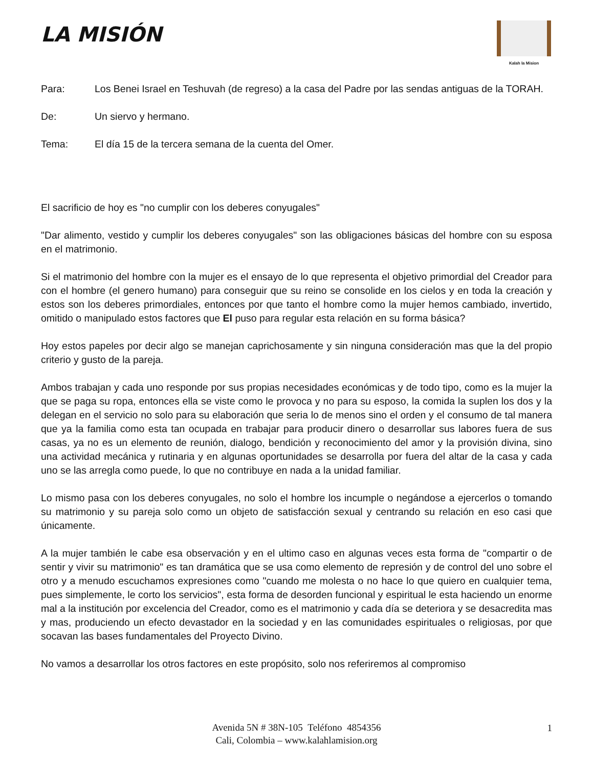LA MISIÓN
Kalah la Mision
Para: Los Benei Israel en Teshuvah (de regreso) a la casa del Padre por las sendas antiguas de la TORAH.
De: Un siervo y hermano.
Tema: El día 15 de la tercera semana de la cuenta del Omer.
El sacrificio de hoy es "no cumplir con los deberes conyugales"
"Dar alimento, vestido y cumplir los deberes conyugales" son las obligaciones básicas del hombre con su esposa en el matrimonio.
Si el matrimonio del hombre con la mujer es el ensayo de lo que representa el objetivo primordial del Creador para con el hombre (el genero humano) para conseguir que su reino se consolide en los cielos y en toda la creación y estos son los deberes primordiales, entonces por que tanto el hombre como la mujer hemos cambiado, invertido, omitido o manipulado estos factores que El puso para regular esta relación en su forma básica?
Hoy estos papeles por decir algo se manejan caprichosamente y sin ninguna consideración mas que la del propio criterio y gusto de la pareja.
Ambos trabajan y cada uno responde por sus propias necesidades económicas y de todo tipo, como es la mujer la que se paga su ropa, entonces ella se viste como le provoca y no para su esposo, la comida la suplen los dos y la delegan en el servicio no solo para su elaboración que seria lo de menos sino el orden y el consumo de tal manera que ya la familia como esta tan ocupada en trabajar para producir dinero o desarrollar sus labores fuera de sus casas, ya no es un elemento de reunión, dialogo, bendición y reconocimiento del amor y la provisión divina, sino una actividad mecánica y rutinaria y en algunas oportunidades se desarrolla por fuera del altar de la casa y cada uno se las arregla como puede, lo que no contribuye en nada a la unidad familiar.
Lo mismo pasa con los deberes conyugales, no solo el hombre los incumple o negándose a ejercerlos o tomando su matrimonio y su pareja solo como un objeto de satisfacción sexual y centrando su relación en eso casi que únicamente.
A la mujer también le cabe esa observación y en el ultimo caso en algunas veces esta forma de "compartir o de sentir y vivir su matrimonio" es tan dramática que se usa como elemento de represión y de control del uno sobre el otro y a menudo escuchamos expresiones como "cuando me molesta o no hace lo que quiero en cualquier tema, pues simplemente, le corto los servicios", esta forma de desorden funcional y espiritual le esta haciendo un enorme mal a la institución por excelencia del Creador, como es el matrimonio y cada día se deteriora y se desacredita mas y mas, produciendo un efecto devastador en la sociedad y en las comunidades espirituales o religiosas, por que socavan las bases fundamentales del Proyecto Divino.
No vamos a desarrollar los otros factores en este propósito, solo nos referiremos al compromiso
Avenida 5N # 38N-105 Teléfono 4854356
Cali, Colombia – www.kalahlamision.org
1